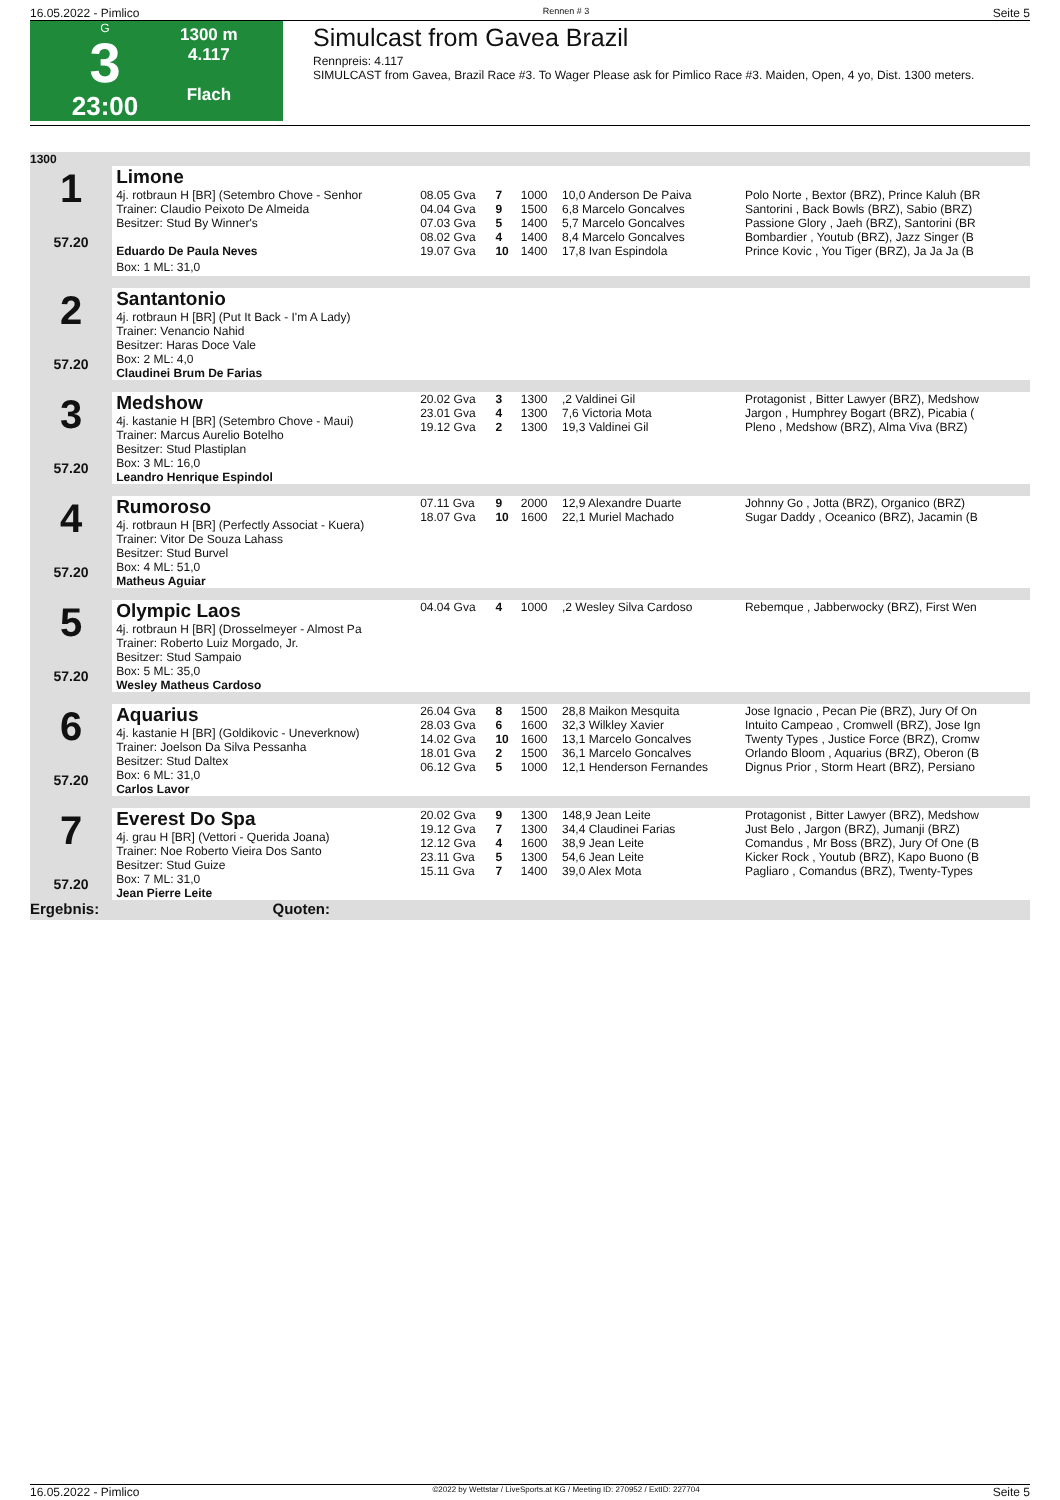16.05.2022 - Pimlico Rennen # 3 Seite 5
G
3
23:00
1300 m
4.117
Flach
Simulcast from Gavea Brazil
Rennpreis: 4.117
SIMULCAST from Gavea, Brazil Race #3. To Wager Please ask for Pimlico Race #3. Maiden, Open, 4 yo, Dist. 1300 meters.
| 1300 | | | | | | |
| 1 57.20 | Limone | | | | | |
| | 4j. rotbraun H [BR] (Setembro Chove - Senhor Trainer: Claudio Peixoto De Almeida Besitzer: Stud By Winner's | 08.05 Gva 04.04 Gva 07.03 Gva 08.02 Gva | 7 9 5 4 | 1000 1500 1400 1400 | 10,0 Anderson De Paiva 6,8 Marcelo Goncalves 5,7 Marcelo Goncalves 8,4 Marcelo Goncalves | Polo Norte , Bextor (BRZ), Prince Kaluh (BR Santorini , Back Bowls (BRZ), Sabio (BRZ) Passione Glory , Jaeh (BRZ), Santorini (BR Bombardier , Youtub (BRZ), Jazz Singer (B |
| | Eduardo De Paula Neves | 19.07 Gva | 10 | 1400 | 17,8 Ivan Espindola | Prince Kovic , You Tiger (BRZ), Ja Ja Ja (B |
| | Box: 1 ML: 31,0 | | | | | |
| 2 57.20 | Santantonio 4j. rotbraun H [BR] (Put It Back - I'm A Lady) Trainer: Venancio Nahid Besitzer: Haras Doce Vale Box: 2 ML: 4,0 Claudinei Brum De Farias | | | | | |
| 3 57.20 | Medshow 4j. kastanie H [BR] (Setembro Chove - Maui) Trainer: Marcus Aurelio Botelho Besitzer: Stud Plastiplan Box: 3 ML: 16,0 Leandro Henrique Espindol | 20.02 Gva 23.01 Gva 19.12 Gva | 3 4 2 | 1300 1300 1300 | ,2 Valdinei Gil 7,6 Victoria Mota 19,3 Valdinei Gil | Protagonist , Bitter Lawyer (BRZ), Medshow Jargon , Humphrey Bogart (BRZ), Picabia ( Pleno , Medshow (BRZ), Alma Viva (BRZ) |
| 4 57.20 | Rumoroso 4j. rotbraun H [BR] (Perfectly Associat - Kuera) Trainer: Vitor De Souza Lahass Besitzer: Stud Burvel Box: 4 ML: 51,0 Matheus Aguiar | 07.11 Gva 18.07 Gva | 9 10 | 2000 1600 | 12,9 Alexandre Duarte 22,1 Muriel Machado | Johnny Go , Jotta (BRZ), Organico (BRZ) Sugar Daddy , Oceanico (BRZ), Jacamin (B |
| 5 57.20 | Olympic Laos 4j. rotbraun H [BR] (Drosselmeyer - Almost Pa Trainer: Roberto Luiz Morgado, Jr. Besitzer: Stud Sampaio Box: 5 ML: 35,0 Wesley Matheus Cardoso | 04.04 Gva | 4 | 1000 | ,2 Wesley Silva Cardoso | Rebemque , Jabberwocky (BRZ), First Wen |
| 6 57.20 | Aquarius 4j. kastanie H [BR] (Goldikovic - Uneverknow) Trainer: Joelson Da Silva Pessanha Besitzer: Stud Daltex Box: 6 ML: 31,0 Carlos Lavor | 26.04 Gva 28.03 Gva 14.02 Gva 18.01 Gva 06.12 Gva | 8 6 10 2 5 | 1500 1600 1600 1500 1000 | 28,8 Maikon Mesquita 32,3 Wilkley Xavier 13,1 Marcelo Goncalves 36,1 Marcelo Goncalves 12,1 Henderson Fernandes | Jose Ignacio , Pecan Pie (BRZ), Jury Of On Intuito Campeao , Cromwell (BRZ), Jose Ign Twenty Types , Justice Force (BRZ), Cromw Orlando Bloom , Aquarius (BRZ), Oberon (B Dignus Prior , Storm Heart (BRZ), Persiano |
| 7 57.20 | Everest Do Spa 4j. grau H [BR] (Vettori - Querida Joana) Trainer: Noe Roberto Vieira Dos Santo Besitzer: Stud Guize Box: 7 ML: 31,0 Jean Pierre Leite | 20.02 Gva 19.12 Gva 12.12 Gva 23.11 Gva 15.11 Gva | 9 7 4 5 7 | 1300 1300 1600 1300 1400 | 148,9 Jean Leite 34,4 Claudinei Farias 38,9 Jean Leite 54,6 Jean Leite 39,0 Alex Mota | Protagonist , Bitter Lawyer (BRZ), Medshow Just Belo , Jargon (BRZ), Jumanji (BRZ) Comandus , Mr Boss (BRZ), Jury Of One (B Kicker Rock , Youtub (BRZ), Kapo Buono (B Pagliaro , Comandus (BRZ), Twenty-Types |
| Ergebnis: | Quoten: | | | | | |
16.05.2022 - Pimlico ©2022 by Wettstar / LiveSports.at KG / Meeting ID: 270952 / ExtID: 227704 Seite 5